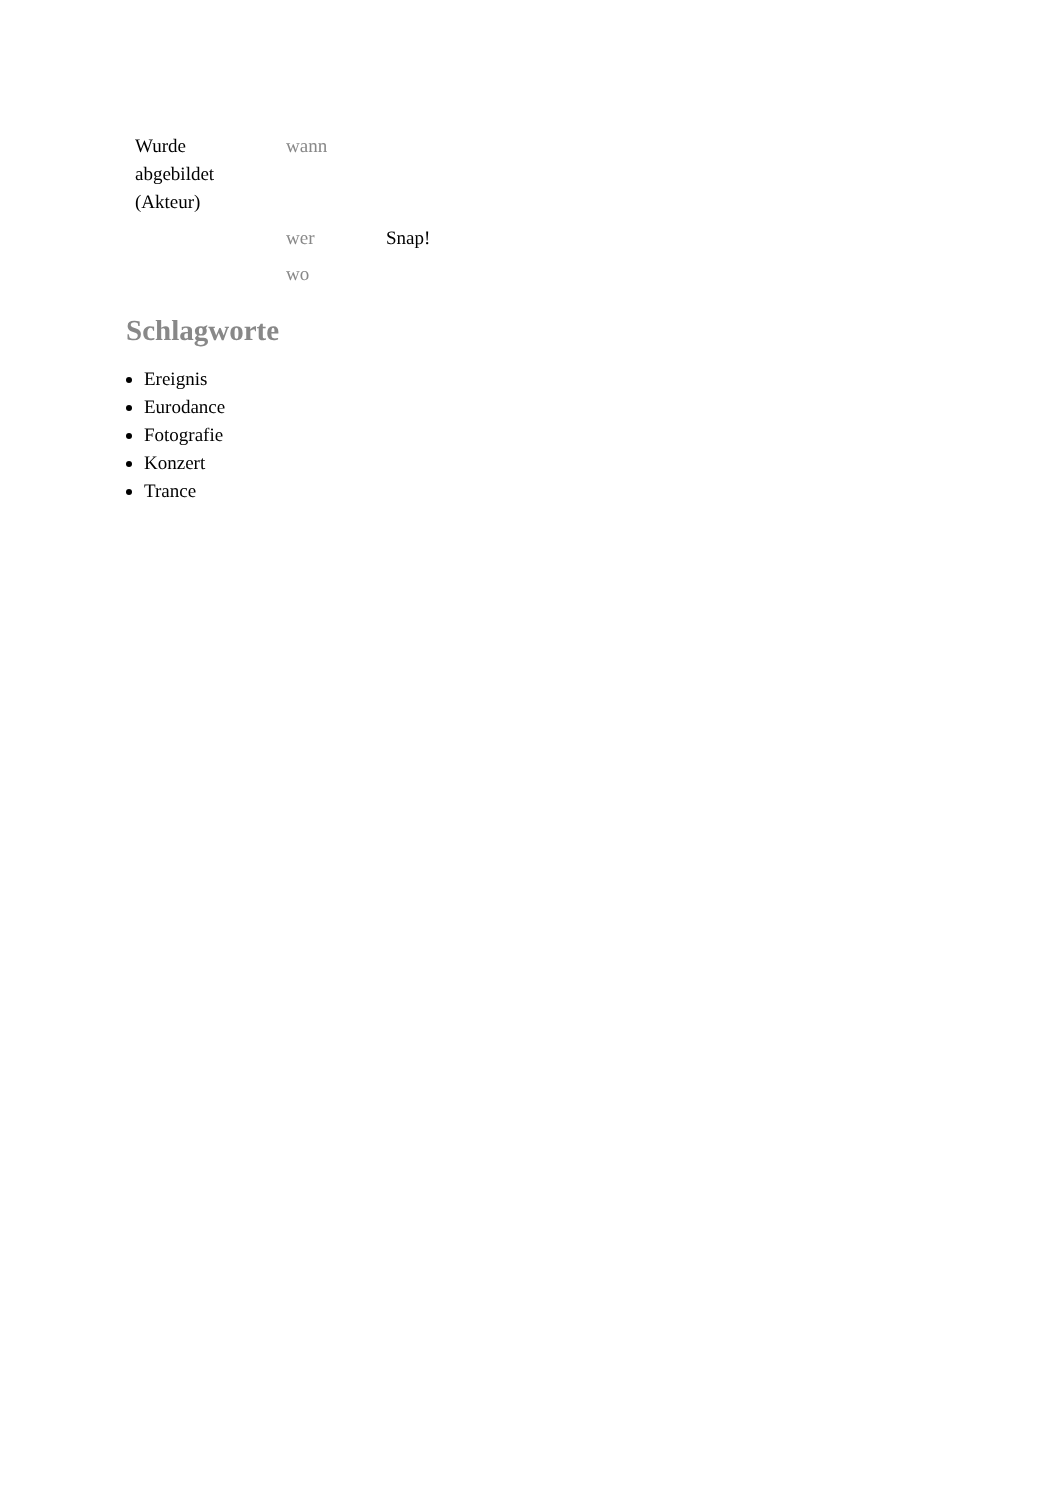| Wurde abgebildet (Akteur) | wann | |
| | wer | Snap! |
| | wo | |
Schlagworte
Ereignis
Eurodance
Fotografie
Konzert
Trance